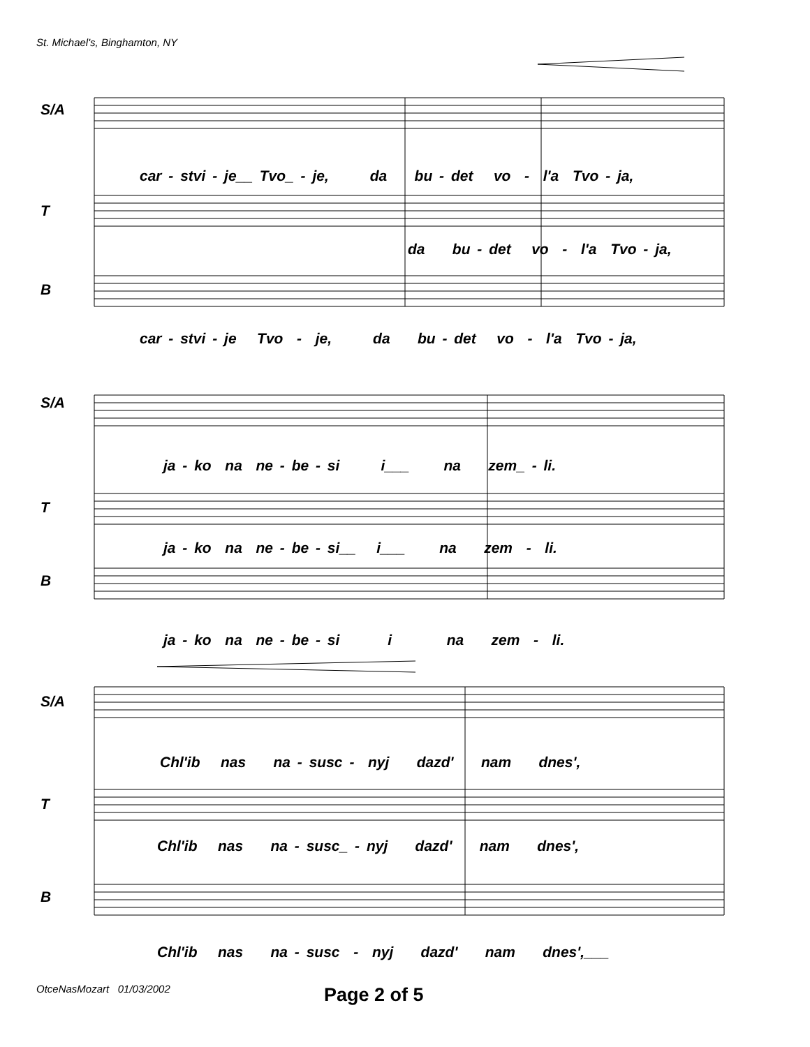St. Michael's, Binghamton, NY
S/A
car - stvi - je__ Tvo_ - je, da bu - det vo - l'a Tvo - ja,
T
da bu - det vo - l'a Tvo - ja,
B
car - stvi - je Tvo - je, da bu - det vo - l'a Tvo - ja,
S/A
ja - ko na ne - be - si i___ na zem_ - li.
T
ja - ko na ne - be - si__ i___ na zem - li.
B
ja - ko na ne - be - si i na zem - li.
S/A
Chl'ib nas na - susc - nyj dazd' nam dnes',
T
Chl'ib nas na - susc_ - nyj dazd' nam dnes',
B
Chl'ib nas na - susc - nyj dazd' nam dnes',___
OtceNasMozart 01/03/2002 Page 2 of 5